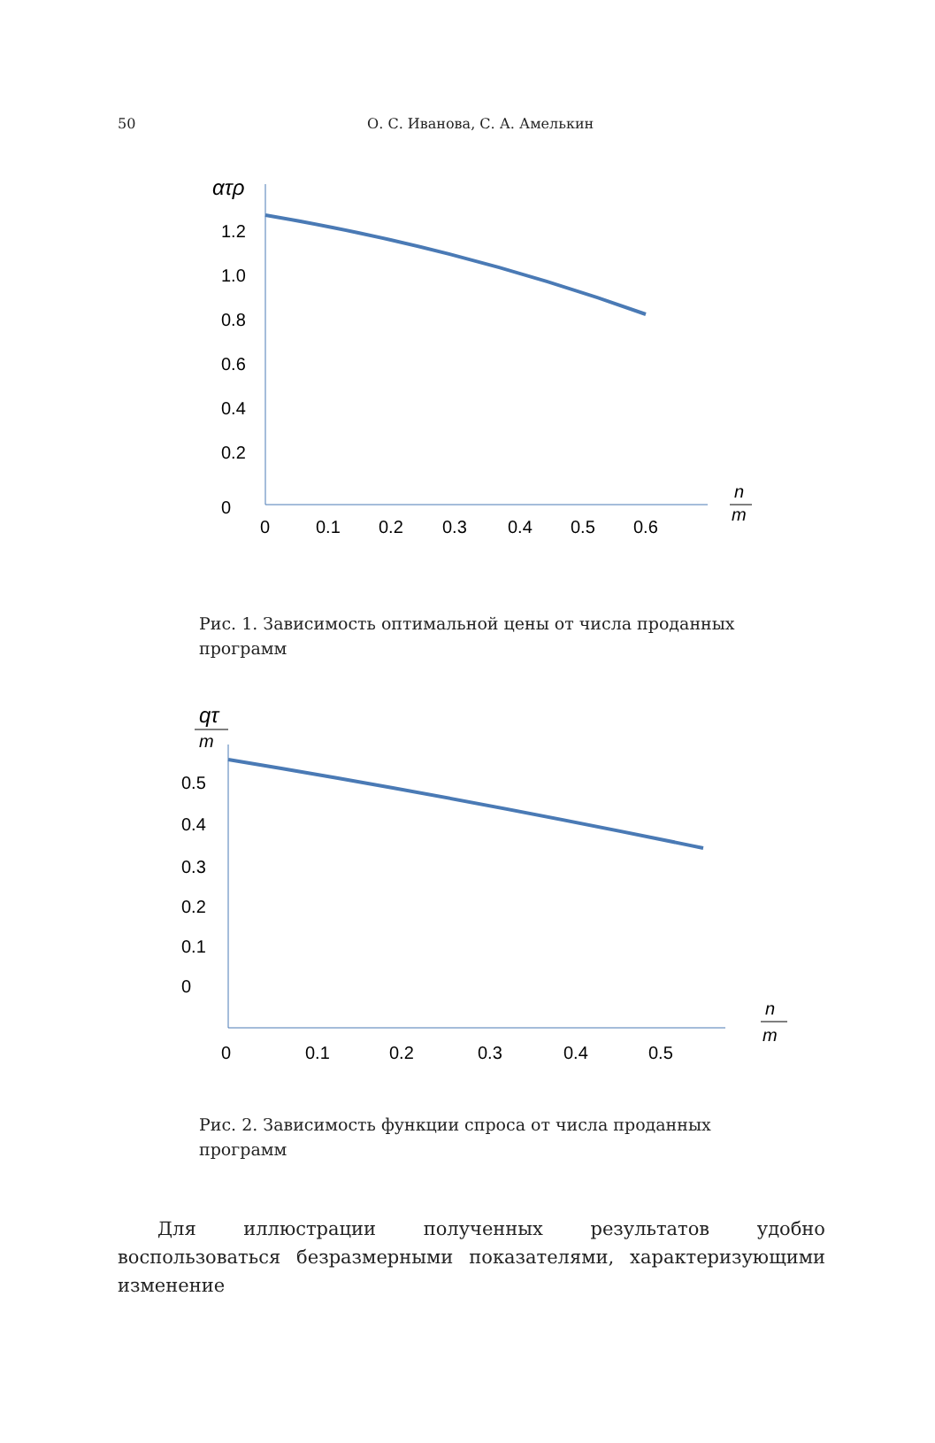50
О. С. Иванова, С. А. Амелькин
ατρ
1.2
1.0
0.8
0.6
0.4
0.2
0
0
0.1
0.2
0.3
0.4
0.5
0.6
n
m
Рис. 1. Зависимость оптимальной цены от числа проданных программ
qτ
m
0.5
0.4
0.3
0.2
0.1
0
0
0.1
0.2
0.3
0.4
0.5
n
m
Рис. 2. Зависимость функции спроса от числа проданных программ
Для иллюстрации полученных результатов удобно воспользоваться безразмерными показателями, характеризующими изменение